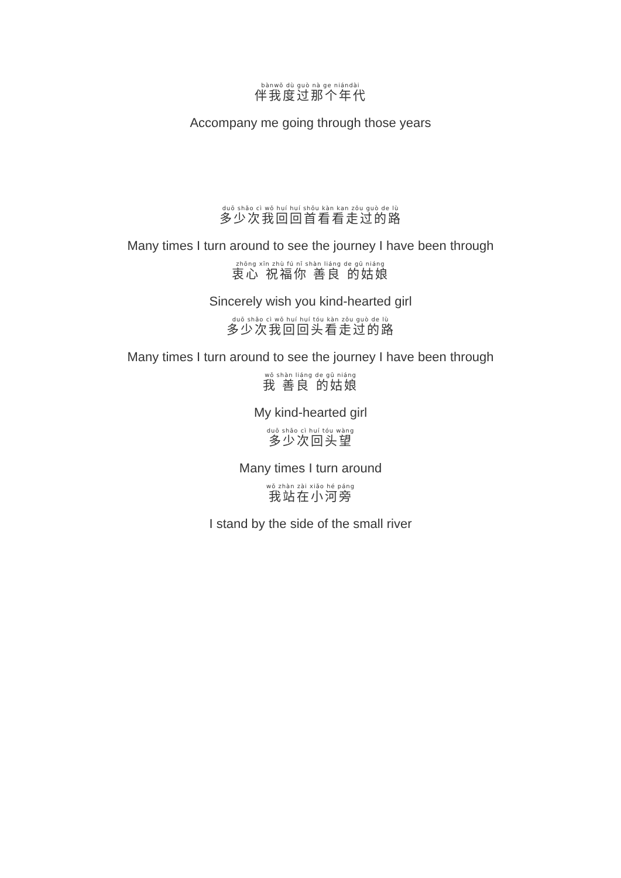bànwǒ dù guò nà ge niándài
伴我度过那个年代
Accompany me going through those years
duō shǎo cì wǒ huí huí shǒu kàn kan zǒu guò de lù
多少次我回回首看看走过的路
Many times I turn around to see the journey I have been through
zhōng xīn zhù fú nǐ shàn liáng de gū niáng
衷心 祝福你 善良 的姑娘
Sincerely wish you kind-hearted girl
duō shǎo cì wǒ huí huí tóu kàn zǒu guò de lù
多少次我回回头看走过的路
Many times I turn around to see the journey I have been through
wǒ shàn liáng de gū niáng
我 善良 的姑娘
My kind-hearted girl
duō shǎo cì huí tóu wàng
多少次回头望
Many times I turn around
wǒ zhàn zài xiǎo hé páng
我站在小河旁
I stand by the side of the small river